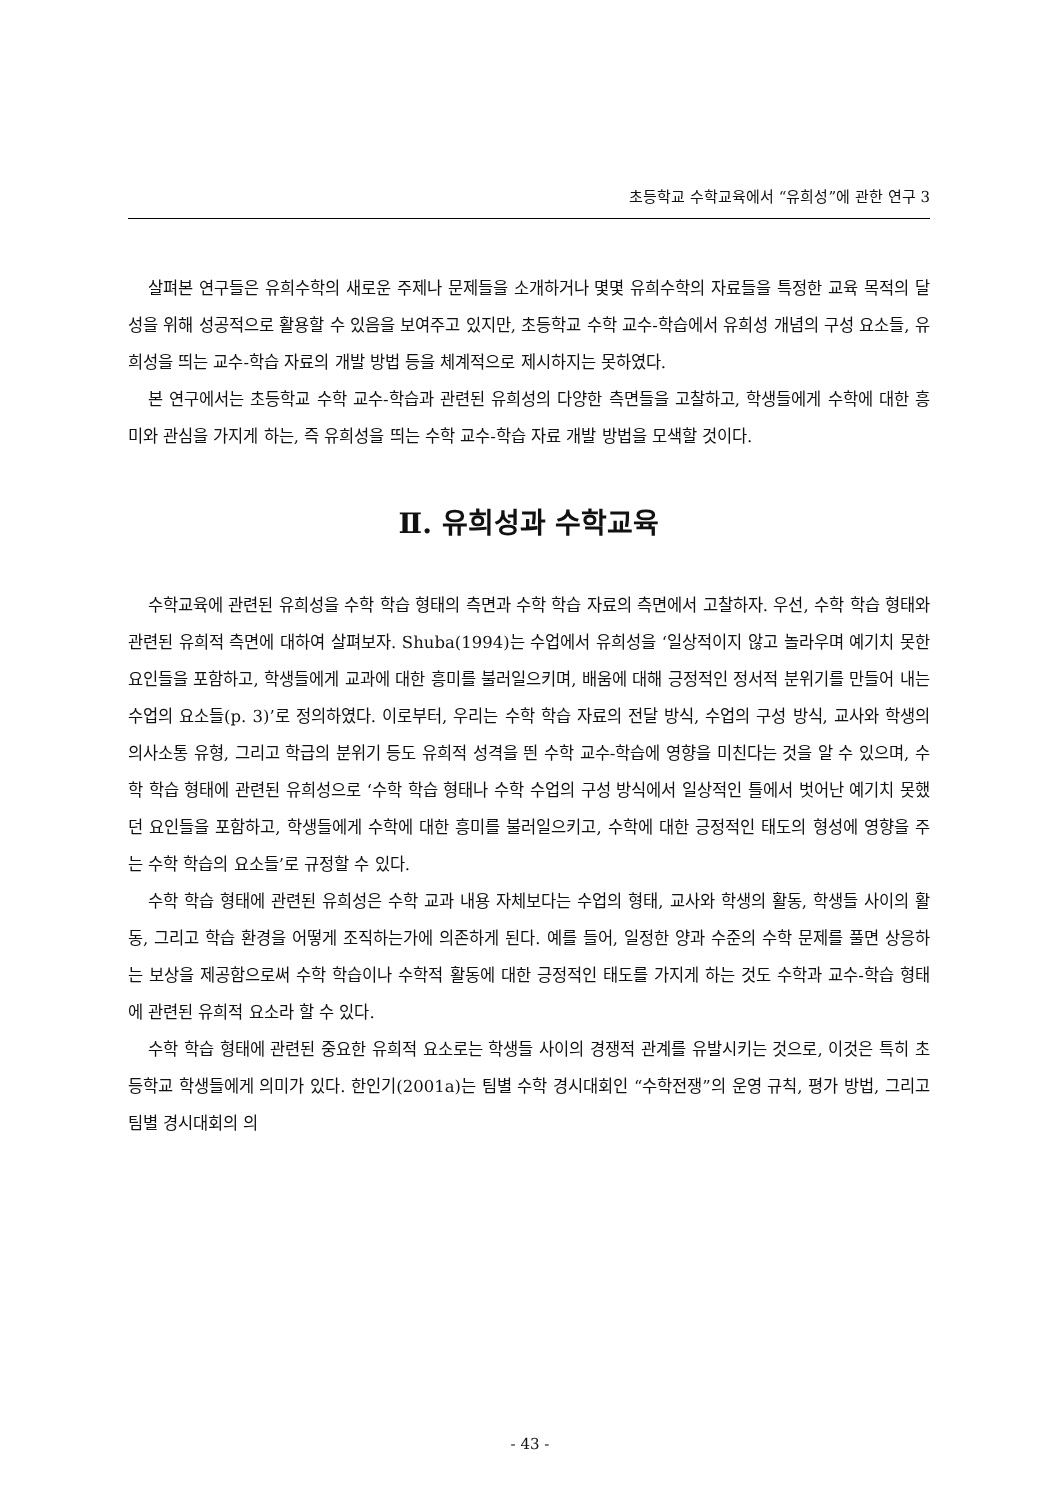초등학교 수학교육에서 “유희성”에 관한 연구 3
살펴본 연구들은 유희수학의 새로운 주제나 문제들을 소개하거나 몇몇 유희수학의 자료들을 특정한 교육 목적의 달성을 위해 성공적으로 활용할 수 있음을 보여주고 있지만, 초등학교 수학 교수-학습에서 유희성 개념의 구성 요소들, 유희성을 띄는 교수-학습 자료의 개발 방법 등을 체계적으로 제시하지는 못하였다.
본 연구에서는 초등학교 수학 교수-학습과 관련된 유희성의 다양한 측면들을 고찰하고, 학생들에게 수학에 대한 흥미와 관심을 가지게 하는, 즉 유희성을 띄는 수학 교수-학습 자료 개발 방법을 모색할 것이다.
Ⅱ. 유희성과 수학교육
수학교육에 관련된 유희성을 수학 학습 형태의 측면과 수학 학습 자료의 측면에서 고찰하자. 우선, 수학 학습 형태와 관련된 유희적 측면에 대하여 살펴보자. Shuba(1994)는 수업에서 유희성을 ‘일상적이지 않고 놀라우며 예기치 못한 요인들을 포함하고, 학생들에게 교과에 대한 흥미를 불러일으키며, 배움에 대해 긍정적인 정서적 분위기를 만들어 내는 수업의 요소들(p. 3)’로 정의하였다. 이로부터, 우리는 수학 학습 자료의 전달 방식, 수업의 구성 방식, 교사와 학생의 의사소통 유형, 그리고 학급의 분위기 등도 유희적 성격을 띈 수학 교수-학습에 영향을 미친다는 것을 알 수 있으며, 수학 학습 형태에 관련된 유희성으로 ‘수학 학습 형태나 수학 수업의 구성 방식에서 일상적인 틀에서 벗어난 예기치 못했던 요인들을 포함하고, 학생들에게 수학에 대한 흥미를 불러일으키고, 수학에 대한 긍정적인 태도의 형성에 영향을 주는 수학 학습의 요소들’로 규정할 수 있다.
수학 학습 형태에 관련된 유희성은 수학 교과 내용 자체보다는 수업의 형태, 교사와 학생의 활동, 학생들 사이의 활동, 그리고 학습 환경을 어떻게 조직하는가에 의존하게 된다. 예를 들어, 일정한 양과 수준의 수학 문제를 풀면 상응하는 보상을 제공함으로써 수학 학습이나 수학적 활동에 대한 긍정적인 태도를 가지게 하는 것도 수학과 교수-학습 형태에 관련된 유희적 요소라 할 수 있다.
수학 학습 형태에 관련된 중요한 유희적 요소로는 학생들 사이의 경쟁적 관계를 유발시키는 것으로, 이것은 특히 초등학교 학생들에게 의미가 있다. 한인기(2001a)는 팀별 수학 경시대회인 “수학전쟁”의 운영 규칙, 평가 방법, 그리고 팀별 경시대회의 의
- 43 -